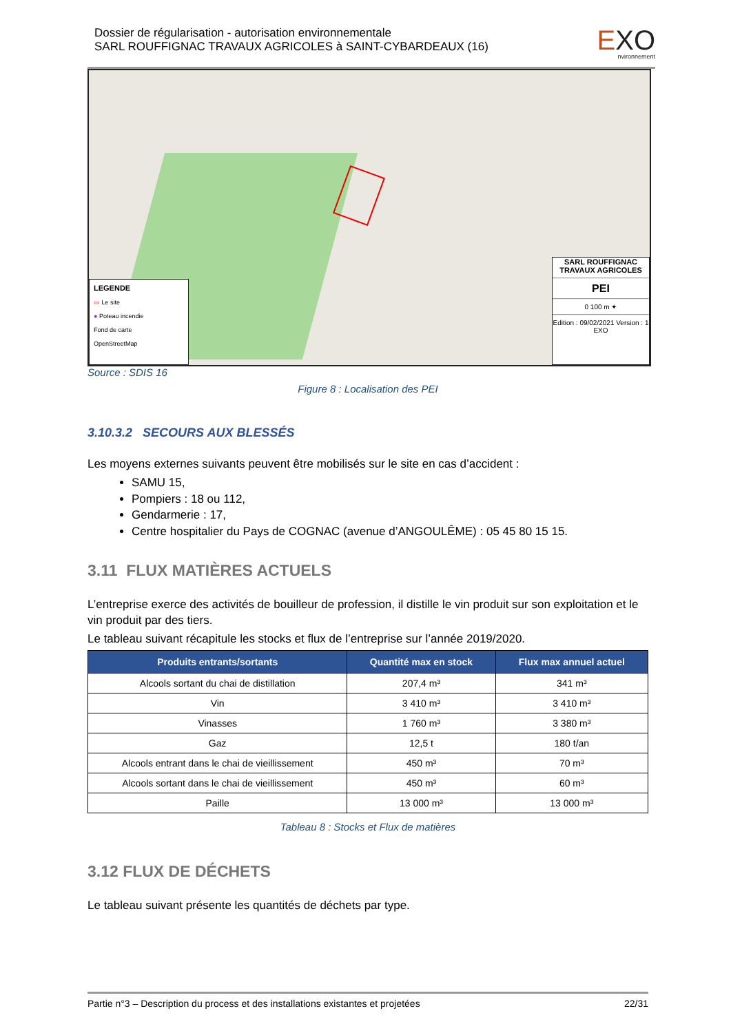Dossier de régularisation - autorisation environnementale
SARL ROUFFIGNAC TRAVAUX AGRICOLES à SAINT-CYBARDEAUX (16)
EXO
nvironnement
LEGENDE
▭ Le site
● Poteau incendie
Fond de carte
OpenStreetMap
SARL ROUFFIGNAC TRAVAUX AGRICOLES
PEI
0 100 m ✦
Edition : 09/02/2021 Version : 1 EXO
Source : SDIS 16
Figure 8 : Localisation des PEI
3.10.3.2 SECOURS AUX BLESSÉS
Les moyens externes suivants peuvent être mobilisés sur le site en cas d’accident :
SAMU 15,
Pompiers : 18 ou 112,
Gendarmerie : 17,
Centre hospitalier du Pays de COGNAC (avenue d’ANGOULÊME) : 05 45 80 15 15.
3.11 FLUX MATIÈRES ACTUELS
L’entreprise exerce des activités de bouilleur de profession, il distille le vin produit sur son exploitation et le vin produit par des tiers.
Le tableau suivant récapitule les stocks et flux de l’entreprise sur l’année 2019/2020.
| Produits entrants/sortants | Quantité max en stock | Flux max annuel actuel |
| --- | --- | --- |
| Alcools sortant du chai de distillation | 207,4 m³ | 341 m³ |
| Vin | 3 410 m³ | 3 410 m³ |
| Vinasses | 1 760 m³ | 3 380 m³ |
| Gaz | 12,5 t | 180 t/an |
| Alcools entrant dans le chai de vieillissement | 450 m³ | 70 m³ |
| Alcools sortant dans le chai de vieillissement | 450 m³ | 60 m³ |
| Paille | 13 000 m³ | 13 000 m³ |
Tableau 8 : Stocks et Flux de matières
3.12 FLUX DE DÉCHETS
Le tableau suivant présente les quantités de déchets par type.
Partie n°3 – Description du process et des installations existantes et projetées 22/31